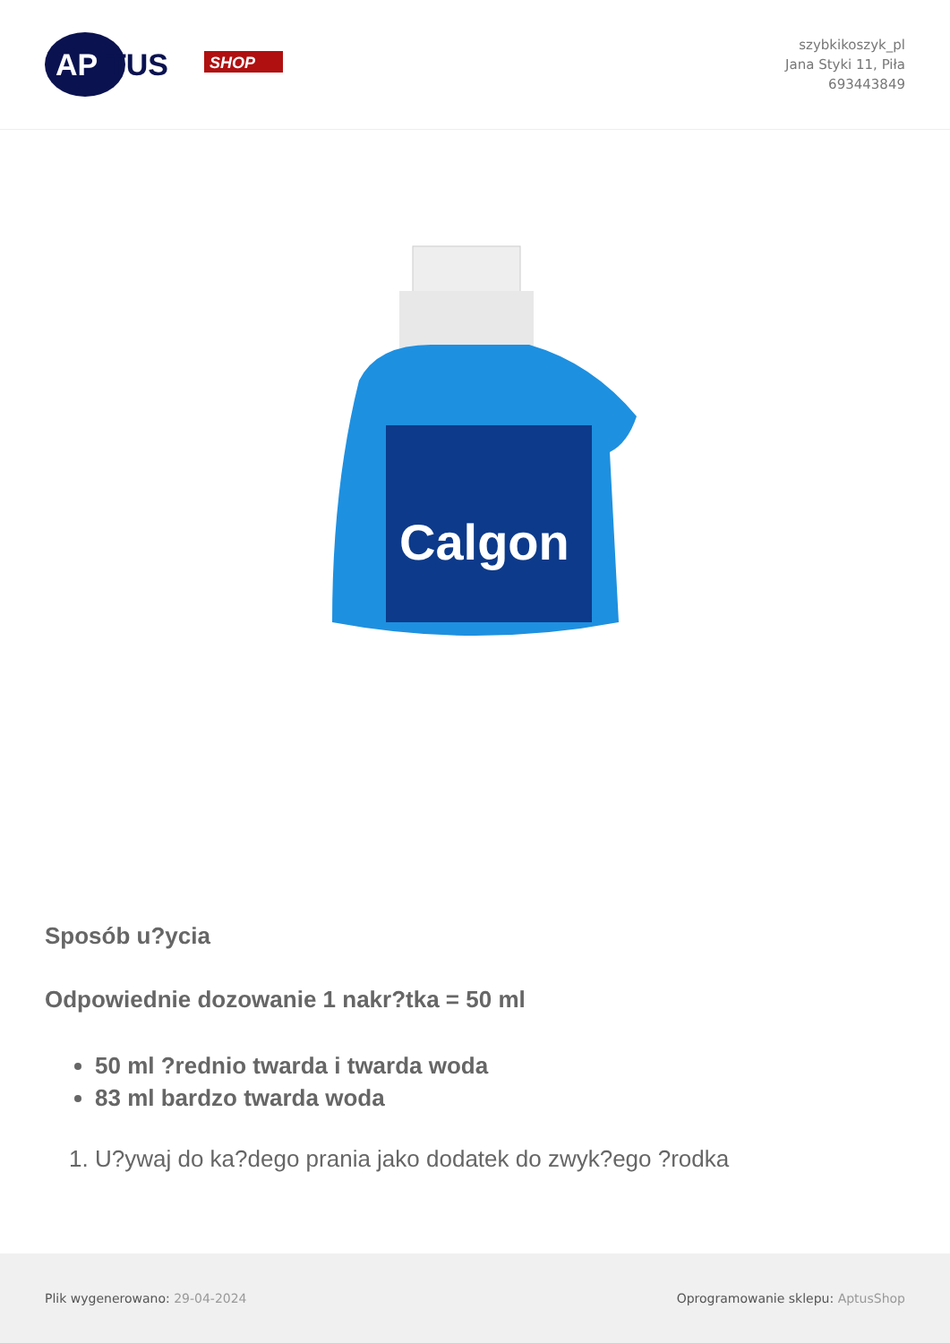AP
TUS
SHOP
szybkikoszyk_pl
Jana Styki 11, Piła
693443849
Calgon
Sposób u?ycia
Odpowiednie dozowanie 1 nakr?tka = 50 ml
50 ml ?rednio twarda i twarda woda
83 ml bardzo twarda woda
1. U?ywaj do ka?dego prania jako dodatek do zwyk?ego ?rodka
Plik wygenerowano: 29-04-2024
Oprogramowanie sklepu: AptusShop